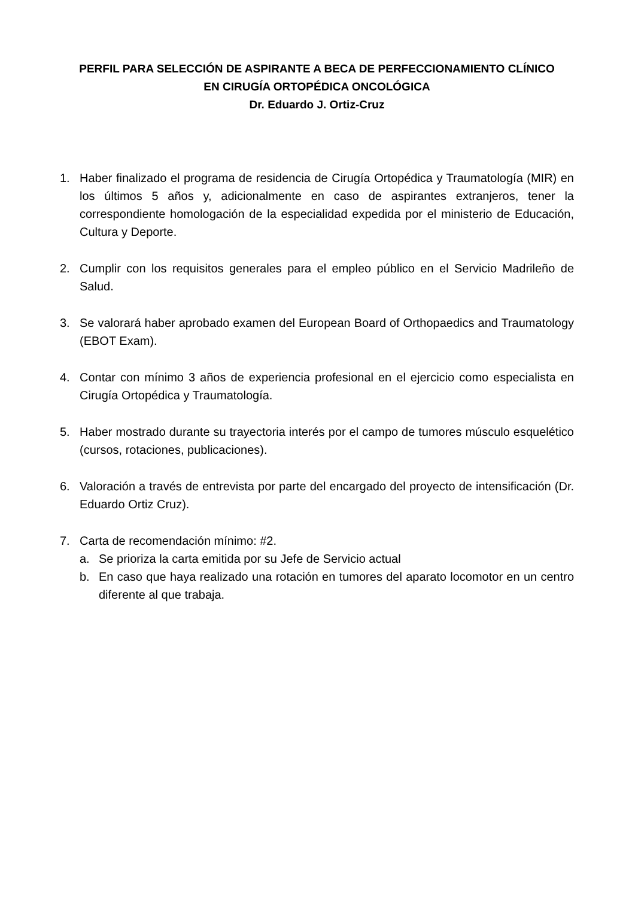PERFIL PARA SELECCIÓN DE ASPIRANTE A BECA DE PERFECCIONAMIENTO CLÍNICO
EN CIRUGÍA ORTOPÉDICA ONCOLÓGICA
Dr. Eduardo J. Ortiz-Cruz
1. Haber finalizado el programa de residencia de Cirugía Ortopédica y Traumatología (MIR) en los últimos 5 años y, adicionalmente en caso de aspirantes extranjeros, tener la correspondiente homologación de la especialidad expedida por el ministerio de Educación, Cultura y Deporte.
2. Cumplir con los requisitos generales para el empleo público en el Servicio Madrileño de Salud.
3. Se valorará haber aprobado examen del European Board of Orthopaedics and Traumatology (EBOT Exam).
4. Contar con mínimo 3 años de experiencia profesional en el ejercicio como especialista en Cirugía Ortopédica y Traumatología.
5. Haber mostrado durante su trayectoria interés por el campo de tumores músculo esquelético (cursos, rotaciones, publicaciones).
6. Valoración a través de entrevista por parte del encargado del proyecto de intensificación (Dr. Eduardo Ortiz Cruz).
7. Carta de recomendación mínimo: #2.
a. Se prioriza la carta emitida por su Jefe de Servicio actual
b. En caso que haya realizado una rotación en tumores del aparato locomotor en un centro diferente al que trabaja.